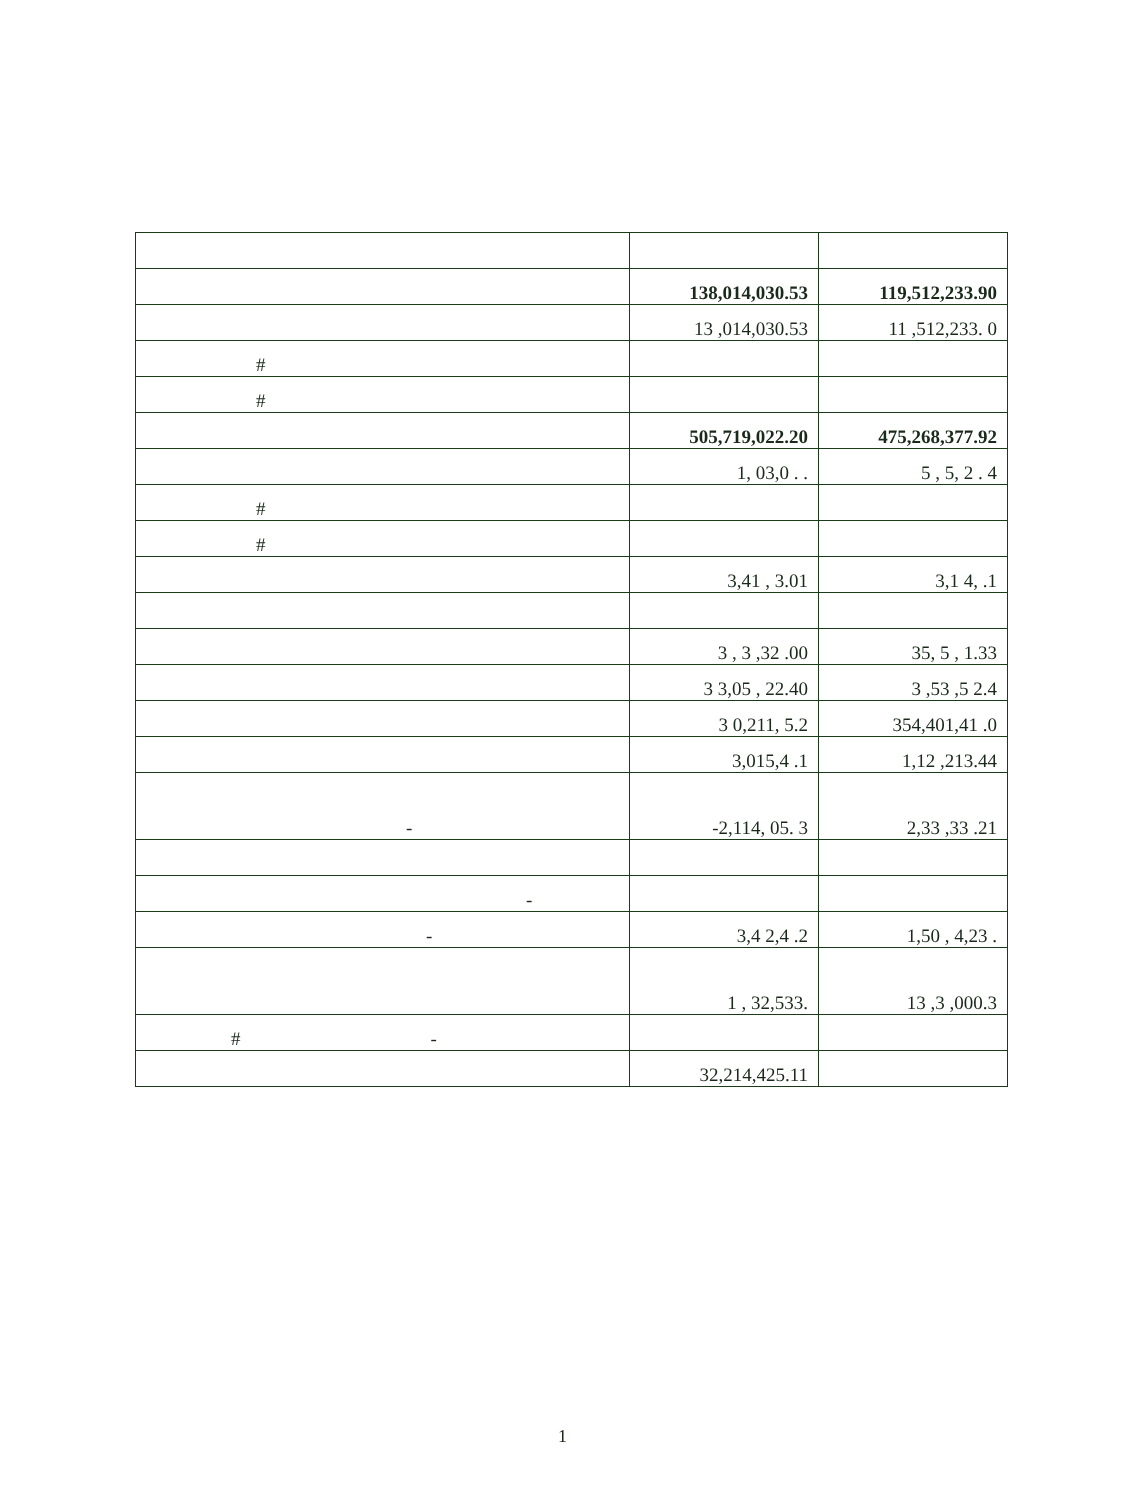| | 138,014,030.53 | 119,512,233.90 |
| | 13 ,014,030.53 | 11 ,512,233. 0 |
| # | | |
| # | | |
| | 505,719,022.20 | 475,268,377.92 |
| | 1, 03,0 . . | 5 , 5, 2 . 4 |
| # | | |
| # | | |
| | 3,41 , 3.01 | 3,1 4, .1 |
| | 3 , 3 ,32 .00 | 35, 5 , 1.33 |
| | 3 3,05 , 22.40 | 3 ,53 ,5 2.4 |
| | 3 0,211, 5.2 | 354,401,41 .0 |
| | 3,015,4 .1 | 1,12 ,213.44 |
| - | -2,114, 05. 3 | 2,33 ,33 .21 |
| - | | |
| - | 3,4 2,4 .2 | 1,50 , 4,23 . |
| | 1 , 32,533. | 13 ,3 ,000.3 |
| # - | | |
| | 32,214,425.11 | |
1